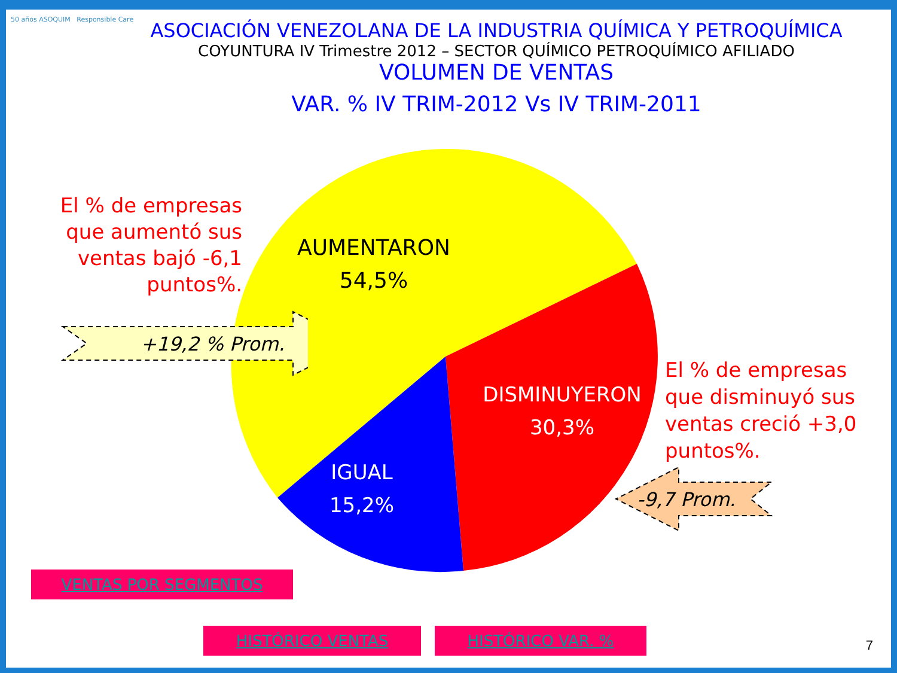50 años ASOQUIM Responsible Care
ASOCIACIÓN VENEZOLANA DE LA INDUSTRIA QUÍMICA Y PETROQUÍMICA
COYUNTURA IV Trimestre 2012 – SECTOR QUÍMICO PETROQUÍMICO AFILIADO
VOLUMEN DE VENTAS
VAR. % IV TRIM-2012 Vs IV TRIM-2011
AUMENTARON
54,5%
DISMINUYERON
30,3%
IGUAL
15,2%
El % de empresas que aumentó sus ventas bajó -6,1 puntos%.
+19,2 % Prom.
El % de empresas que disminuyó sus ventas creció +3,0 puntos%.
-9,7 Prom.
VENTAS POR SEGMENTOS
HISTÓRICO VENTAS HISTÓRICO VAR. %
7